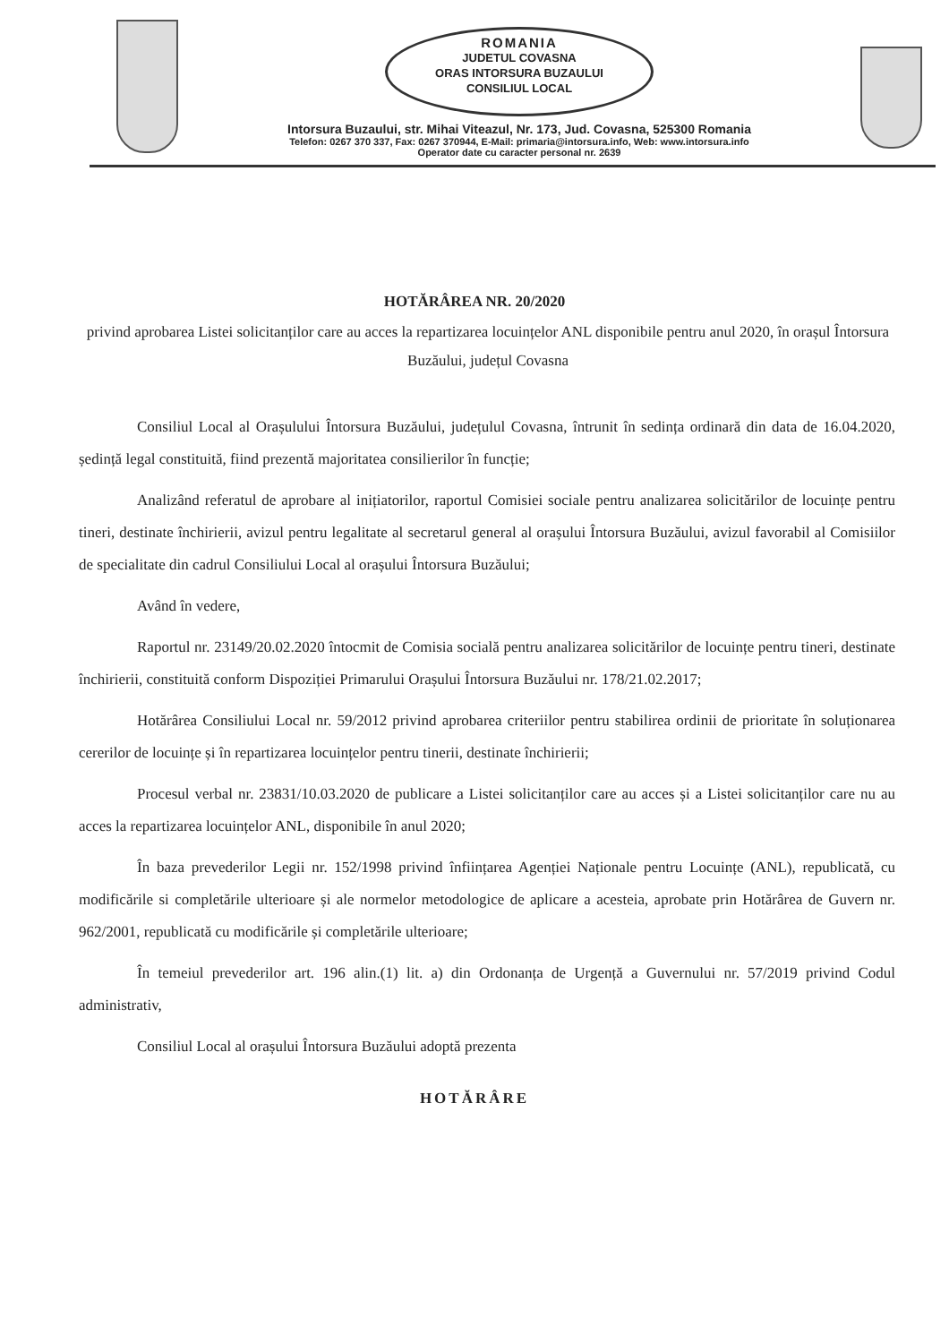ROMANIA
JUDETUL COVASNA
ORAS INTORSURA BUZAULUI
CONSILIUL LOCAL
Intorsura Buzaului, str. Mihai Viteazul, Nr. 173, Jud. Covasna, 525300 Romania
Telefon: 0267 370 337, Fax: 0267 370944, E-Mail: primaria@intorsura.info, Web: www.intorsura.info
Operator date cu caracter personal nr. 2639
HOTĂRÂREA NR. 20/2020
privind aprobarea Listei solicitanților care au acces la repartizarea locuințelor ANL disponibile pentru anul 2020, în orașul Întorsura Buzăului, județul Covasna
Consiliul Local al Orașulului Întorsura Buzăului, județulul Covasna, întrunit în sedința ordinară din data de 16.04.2020, ședință legal constituită, fiind prezentă majoritatea consilierilor în funcție;
Analizând referatul de aprobare al inițiatorilor, raportul Comisiei sociale pentru analizarea solicitărilor de locuințe pentru tineri, destinate închirierii, avizul pentru legalitate al secretarul general al orașului Întorsura Buzăului, avizul favorabil al Comisiilor de specialitate din cadrul Consiliului Local al orașului Întorsura Buzăului;
Având în vedere,
Raportul nr. 23149/20.02.2020 întocmit de Comisia socială pentru analizarea solicitărilor de locuințe pentru tineri, destinate închirierii, constituită conform Dispoziției Primarului Orașului Întorsura Buzăului nr. 178/21.02.2017;
Hotărârea Consiliului Local nr. 59/2012 privind aprobarea criteriilor pentru stabilirea ordinii de prioritate în soluționarea cererilor de locuințe și în repartizarea locuințelor pentru tinerii, destinate închirierii;
Procesul verbal nr. 23831/10.03.2020 de publicare a Listei solicitanților care au acces și a Listei solicitanților care nu au acces la repartizarea locuințelor ANL, disponibile în anul 2020;
În baza prevederilor Legii nr. 152/1998 privind înființarea Agenției Naționale pentru Locuințe (ANL), republicată, cu modificările si completările ulterioare și ale normelor metodologice de aplicare a acesteia, aprobate prin Hotărârea de Guvern nr. 962/2001, republicată cu modificările și completările ulterioare;
În temeiul prevederilor art. 196 alin.(1) lit. a) din Ordonanța de Urgență a Guvernului nr. 57/2019 privind Codul administrativ,
Consiliul Local al orașului Întorsura Buzăului adoptă prezenta
HOTĂRÂRE